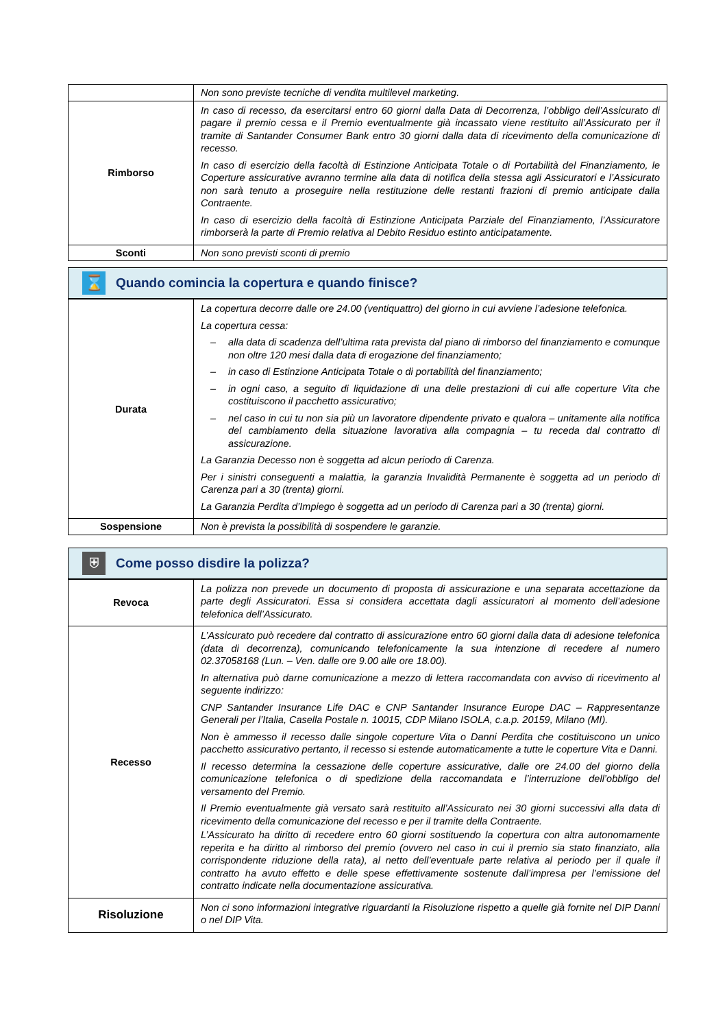| | Non sono previste tecniche di vendita multilevel marketing. |
| Rimborso | In caso di recesso, da esercitarsi entro 60 giorni dalla Data di Decorrenza, l’obbligo dell’Assicurato di pagare il premio cessa e il Premio eventualmente già incassato viene restituito all’Assicurato per il tramite di Santander Consumer Bank entro 30 giorni dalla data di ricevimento della comunicazione di recesso. In caso di esercizio della facoltà di Estinzione Anticipata Totale o di Portabilità del Finanziamento, le Coperture assicurative avranno termine alla data di notifica della stessa agli Assicuratori e l’Assicurato non sarà tenuto a proseguire nella restituzione delle restanti frazioni di premio anticipate dalla Contraente. In caso di esercizio della facoltà di Estinzione Anticipata Parziale del Finanziamento, l’Assicuratore rimborserà la parte di Premio relativa al Debito Residuo estinto anticipatamente. |
| Sconti | Non sono previsti sconti di premio |
⌛
Quando comincia la copertura e quando finisce?
| Durata | La copertura decorre dalle ore 24.00 (ventiquattro) del giorno in cui avviene l’adesione telefonica. La copertura cessa: – alla data di scadenza dell’ultima rata prevista dal piano di rimborso del finanziamento e comunque non oltre 120 mesi dalla data di erogazione del finanziamento; – in caso di Estinzione Anticipata Totale o di portabilità del finanziamento; – in ogni caso, a seguito di liquidazione di una delle prestazioni di cui alle coperture Vita che costituiscono il pacchetto assicurativo; – nel caso in cui tu non sia più un lavoratore dipendente privato e qualora – unitamente alla notifica del cambiamento della situazione lavorativa alla compagnia – tu receda dal contratto di assicurazione. La Garanzia Decesso non è soggetta ad alcun periodo di Carenza. Per i sinistri conseguenti a malattia, la garanzia Invalidità Permanente è soggetta ad un periodo di Carenza pari a 30 (trenta) giorni. La Garanzia Perdita d’Impiego è soggetta ad un periodo di Carenza pari a 30 (trenta) giorni. |
| Sospensione | Non è prevista la possibilità di sospendere le garanzie. |
⛨
Come posso disdire la polizza?
| Revoca | La polizza non prevede un documento di proposta di assicurazione e una separata accettazione da parte degli Assicuratori. Essa si considera accettata dagli assicuratori al momento dell’adesione telefonica dell’Assicurato. |
| Recesso | L’Assicurato può recedere dal contratto di assicurazione entro 60 giorni dalla data di adesione telefonica (data di decorrenza), comunicando telefonicamente la sua intenzione di recedere al numero 02.37058168 (Lun. – Ven. dalle ore 9.00 alle ore 18.00). In alternativa può darne comunicazione a mezzo di lettera raccomandata con avviso di ricevimento al seguente indirizzo: CNP Santander Insurance Life DAC e CNP Santander Insurance Europe DAC – Rappresentanze Generali per l’Italia, Casella Postale n. 10015, CDP Milano ISOLA, c.a.p. 20159, Milano (MI). Non è ammesso il recesso dalle singole coperture Vita o Danni Perdita che costituiscono un unico pacchetto assicurativo pertanto, il recesso si estende automaticamente a tutte le coperture Vita e Danni. Il recesso determina la cessazione delle coperture assicurative, dalle ore 24.00 del giorno della comunicazione telefonica o di spedizione della raccomandata e l’interruzione dell’obbligo del versamento del Premio. Il Premio eventualmente già versato sarà restituito all’Assicurato nei 30 giorni successivi alla data di ricevimento della comunicazione del recesso e per il tramite della Contraente. L’Assicurato ha diritto di recedere entro 60 giorni sostituendo la copertura con altra autonomamente reperita e ha diritto al rimborso del premio (ovvero nel caso in cui il premio sia stato finanziato, alla corrispondente riduzione della rata), al netto dell’eventuale parte relativa al periodo per il quale il contratto ha avuto effetto e delle spese effettivamente sostenute dall’impresa per l’emissione del contratto indicate nella documentazione assicurativa. |
| Risoluzione | Non ci sono informazioni integrative riguardanti la Risoluzione rispetto a quelle già fornite nel DIP Danni o nel DIP Vita. |